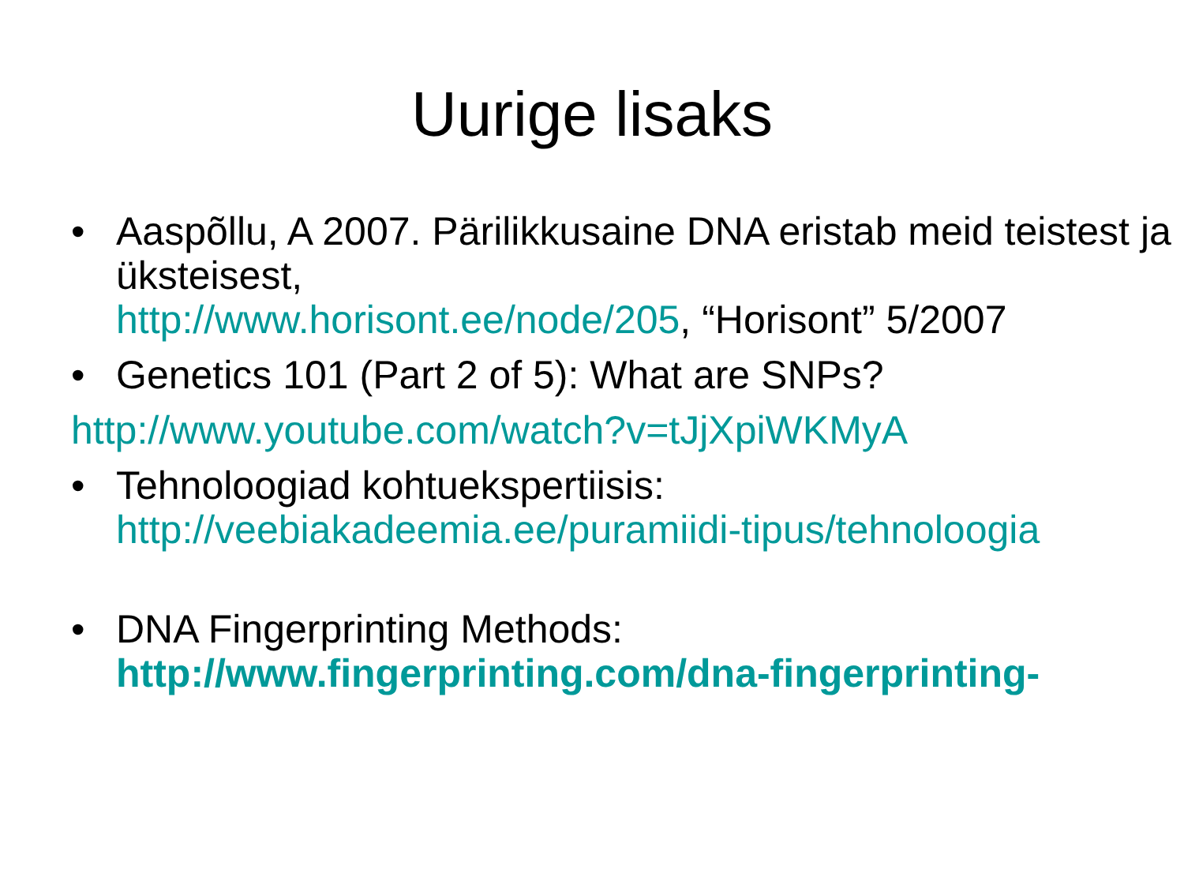Uurige lisaks
• Aaspõllu, A 2007. Pärilikkusaine DNA eristab meid teistest ja üksteisest,
http://www.horisont.ee/node/205, “Horisont” 5/2007
• Genetics 101 (Part 2 of 5): What are SNPs?
http://www.youtube.com/watch?v=tJjXpiWKMyA
• Tehnoloogiad kohtuekspertiisis:
http://veebiakadeemia.ee/puramiidi-tipus/tehnoloogia
• DNA Fingerprinting Methods:
http://www.fingerprinting.com/dna-fingerprinting-